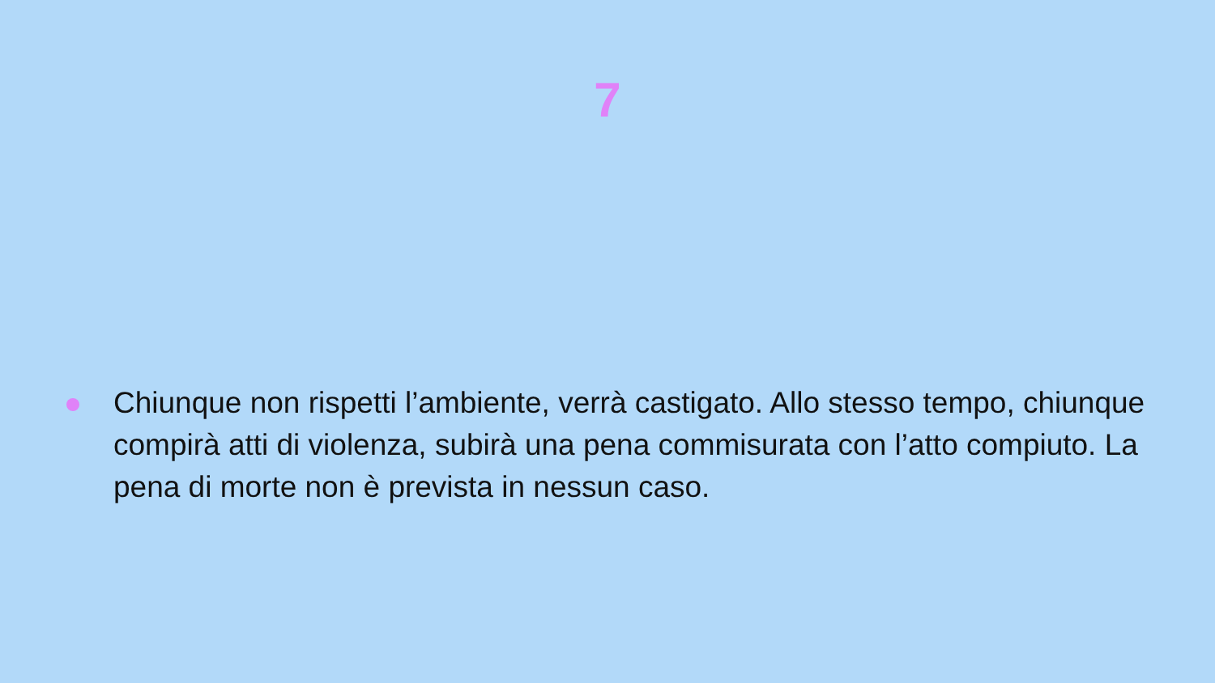7
Chiunque non rispetti l’ambiente, verrà castigato. Allo stesso tempo, chiunque compirà atti di violenza, subirà una pena commisurata con l’atto compiuto. La pena di morte non è prevista in nessun caso.